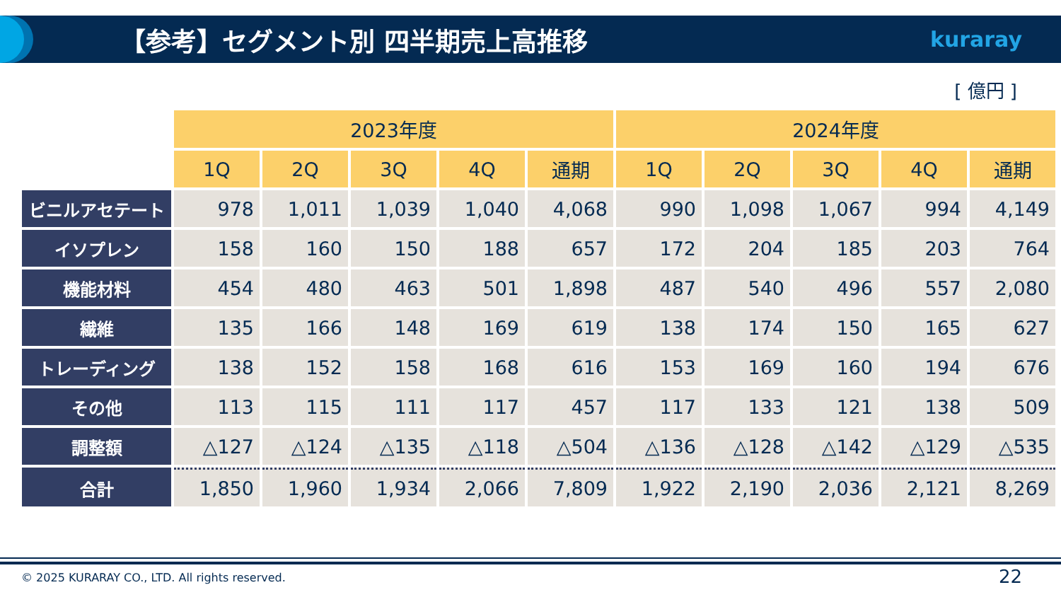【参考】セグメント別 四半期売上高推移
kuraray
[ 億円 ]
| | 2023年度 | | | | | 2024年度 | | | | |
| --- | --- | --- | --- | --- | --- | --- | --- | --- | --- | --- |
| | 1Q | 2Q | 3Q | 4Q | 通期 | 1Q | 2Q | 3Q | 4Q | 通期 |
| ビニルアセテート | 978 | 1,011 | 1,039 | 1,040 | 4,068 | 990 | 1,098 | 1,067 | 994 | 4,149 |
| イソプレン | 158 | 160 | 150 | 188 | 657 | 172 | 204 | 185 | 203 | 764 |
| 機能材料 | 454 | 480 | 463 | 501 | 1,898 | 487 | 540 | 496 | 557 | 2,080 |
| 繊維 | 135 | 166 | 148 | 169 | 619 | 138 | 174 | 150 | 165 | 627 |
| トレーディング | 138 | 152 | 158 | 168 | 616 | 153 | 169 | 160 | 194 | 676 |
| その他 | 113 | 115 | 111 | 117 | 457 | 117 | 133 | 121 | 138 | 509 |
| 調整額 | △127 | △124 | △135 | △118 | △504 | △136 | △128 | △142 | △129 | △535 |
| 合計 | 1,850 | 1,960 | 1,934 | 2,066 | 7,809 | 1,922 | 2,190 | 2,036 | 2,121 | 8,269 |
© 2025 KURARAY CO., LTD. All rights reserved.
22